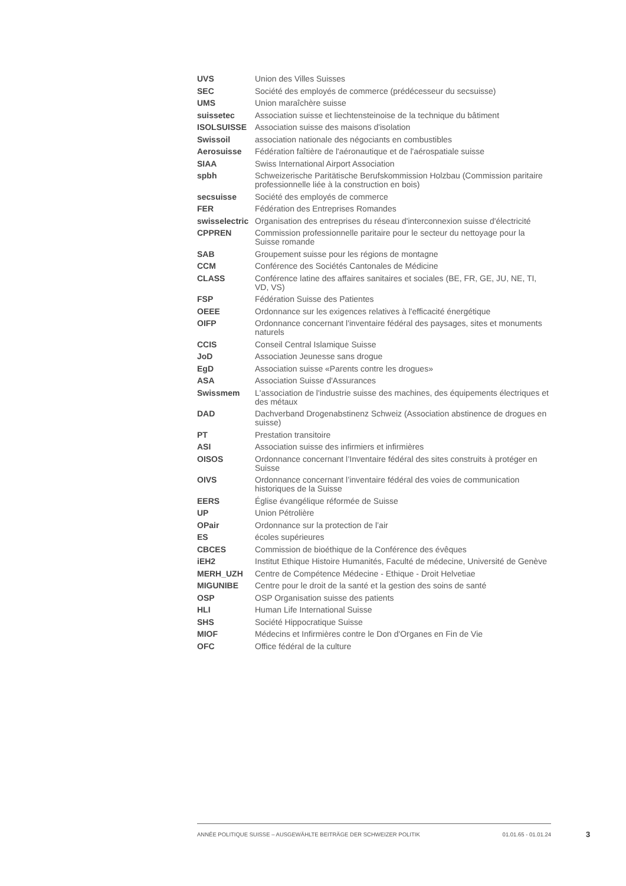| UVS | Union des Villes Suisses |
| SEC | Société des employés de commerce (prédécesseur du secsuisse) |
| UMS | Union maraîchère suisse |
| suissetec | Association suisse et liechtensteinoise de la technique du bâtiment |
| ISOLSUISSE | Association suisse des maisons d'isolation |
| Swissoil | association nationale des négociants en combustibles |
| Aerosuisse | Fédération faîtière de l'aéronautique et de l'aérospatiale suisse |
| SIAA | Swiss International Airport Association |
| spbh | Schweizerische Paritätische Berufskommission Holzbau (Commission paritaire professionnelle liée à la construction en bois) |
| secsuisse | Société des employés de commerce |
| FER | Fédération des Entreprises Romandes |
| swisselectric | Organisation des entreprises du réseau d'interconnexion suisse d'électricité |
| CPPREN | Commission professionnelle paritaire pour le secteur du nettoyage pour la Suisse romande |
| SAB | Groupement suisse pour les régions de montagne |
| CCM | Conférence des Sociétés Cantonales de Médicine |
| CLASS | Conférence latine des affaires sanitaires et sociales (BE, FR, GE, JU, NE, TI, VD, VS) |
| FSP | Fédération Suisse des Patientes |
| OEEE | Ordonnance sur les exigences relatives à l'efficacité énergétique |
| OIFP | Ordonnance concernant l'inventaire fédéral des paysages, sites et monuments naturels |
| CCIS | Conseil Central Islamique Suisse |
| JoD | Association Jeunesse sans drogue |
| EgD | Association suisse «Parents contre les drogues» |
| ASA | Association Suisse d'Assurances |
| Swissmem | L'association de l'industrie suisse des machines, des équipements électriques et des métaux |
| DAD | Dachverband Drogenabstinenz Schweiz (Association abstinence de drogues en suisse) |
| PT | Prestation transitoire |
| ASI | Association suisse des infirmiers et infirmières |
| OISOS | Ordonnance concernant l’Inventaire fédéral des sites construits à protéger en Suisse |
| OIVS | Ordonnance concernant l’inventaire fédéral des voies de communication historiques de la Suisse |
| EERS | Église évangélique réformée de Suisse |
| UP | Union Pétrolière |
| OPair | Ordonnance sur la protection de l’air |
| ES | écoles supérieures |
| CBCES | Commission de bioéthique de la Conférence des évêques |
| iEH2 | Institut Ethique Histoire Humanités, Faculté de médecine, Université de Genève |
| MERH_UZH | Centre de Compétence Médecine - Ethique - Droit Helvetiae |
| MIGUNIBE | Centre pour le droit de la santé et la gestion des soins de santé |
| OSP | OSP Organisation suisse des patients |
| HLI | Human Life International Suisse |
| SHS | Société Hippocratique Suisse |
| MIOF | Médecins et Infirmières contre le Don d'Organes en Fin de Vie |
| OFC | Office fédéral de la culture |
ANNÉE POLITIQUE SUISSE – AUSGEWÄHLTE BEITRÄGE DER SCHWEIZER POLITIK 01.01.65 - 01.01.24
3